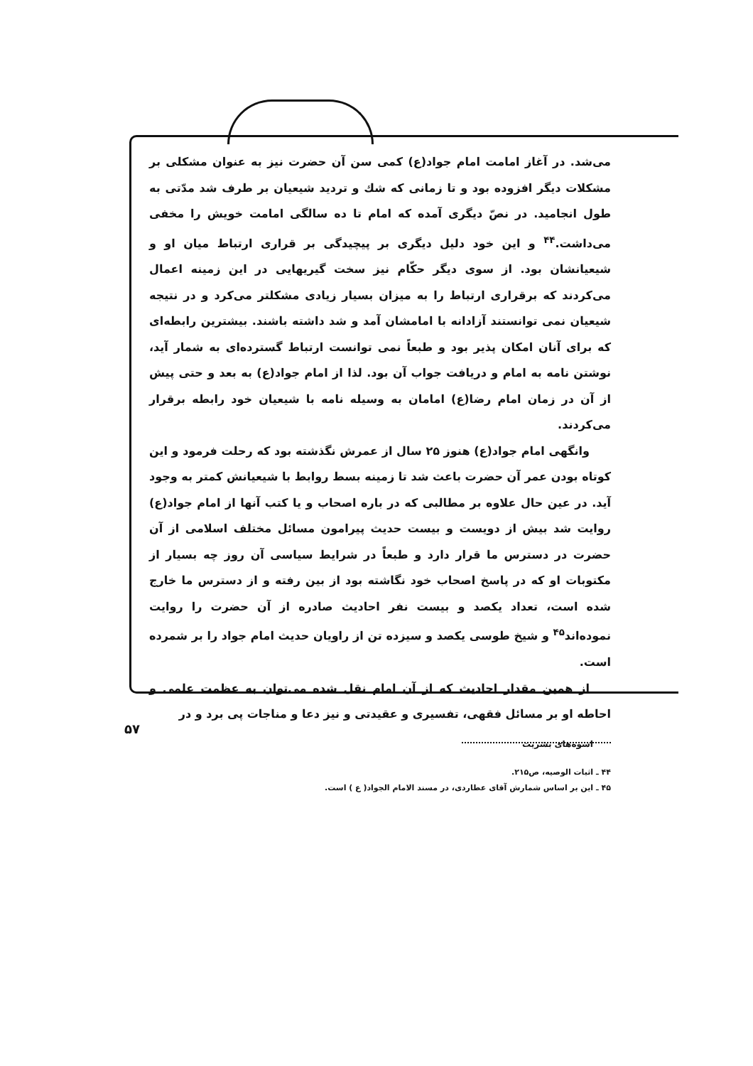می‌شد. در آغاز امامت امام جواد(ع) کمی سن آن حضرت نیز به عنوان مشکلی بر مشکلات دیگر افزوده بود و تا زمانی که شك و تردید شیعیان بر طرف شد مدّتی به طول انجامید. در نصّ دیگری آمده که امام تا ده سالگی امامت خویش را مخفی می‌داشت.<sup>۴۴</sup> و این خود دلیل دیگری بر پیچیدگی بر قراری ارتباط میان او و شیعیانشان بود. از سوی دیگر حکّام نیز سخت گیریهایی در این زمینه اعمال می‌کردند که برقراری ارتباط را به میزان بسیار زیادی مشکلتر می‌کرد و در نتیجه شیعیان نمی توانستند آزادانه با امامشان آمد و شد داشته باشند. بیشترین رابطه‌ای که برای آنان امکان پذیر بود و طبعاً نمی توانست ارتباط گسترده‌ای به شمار آید، نوشتن نامه به امام و دریافت جواب آن بود. لذا از امام جواد(ع) به بعد و حتی پیش از آن در زمان امام رضا(ع) امامان به وسیله نامه با شیعیان خود رابطه برقرار می‌کردند.
وانگهی امام جواد(ع) هنوز ۲۵ سال از عمرش نگذشته بود که رحلت فرمود و این کوتاه بودن عمر آن حضرت باعث شد تا زمینه بسط روابط با شیعیانش کمتر به وجود آید. در عین حال علاوه بر مطالبی که در باره اصحاب و یا کتب آنها از امام جواد(ع) روایت شد بیش از دویست و بیست حدیث پیرامون مسائل مختلف اسلامی از آن حضرت در دسترس ما قرار دارد و طبعاً در شرایط سیاسی آن روز چه بسیار از مکتوبات او که در پاسخ اصحاب خود نگاشته بود از بین رفته و از دسترس ما خارج شده است، تعداد یکصد و بیست نفر احادیث صادره از آن حضرت را روایت نموده‌اند<sup>۴۵</sup> و شیخ طوسی یکصد و سیزده تن از راویان حدیث امام جواد را بر شمرده است.
از همین مقدار احادیث که از آن امام نقل شده می‌توان به عظمت علمی و احاطه او بر مسائل فقهی، تفسیری و عقیدتی و نیز دعا و مناجات پی برد و در
۴۴ ـ اثبات الوصیه، ص۲۱۵.
۴۵ ـ این بر اساس شمارش آقای عطاردی، در مسند الامام الجواد( ع ) است.
۵۷
اسوه‌های بشریت